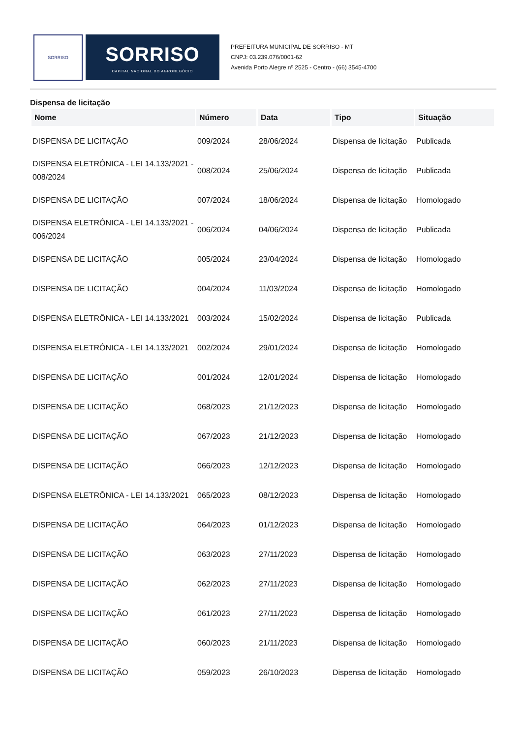SORRISO
SORRISO
CAPITAL NACIONAL DO AGRONEGÓCIO
PREFEITURA MUNICIPAL DE SORRISO - MT
CNPJ: 03.239.076/0001-62
Avenida Porto Alegre nº 2525 - Centro - (66) 3545-4700
Dispensa de licitação
| Nome | Número | Data | Tipo | Situação |
| --- | --- | --- | --- | --- |
| DISPENSA DE LICITAÇÃO | 009/2024 | 28/06/2024 | Dispensa de licitação | Publicada |
| DISPENSA ELETRÔNICA - LEI 14.133/2021 - 008/2024 | 008/2024 | 25/06/2024 | Dispensa de licitação | Publicada |
| DISPENSA DE LICITAÇÃO | 007/2024 | 18/06/2024 | Dispensa de licitação | Homologado |
| DISPENSA ELETRÔNICA - LEI 14.133/2021 - 006/2024 | 006/2024 | 04/06/2024 | Dispensa de licitação | Publicada |
| DISPENSA DE LICITAÇÃO | 005/2024 | 23/04/2024 | Dispensa de licitação | Homologado |
| DISPENSA DE LICITAÇÃO | 004/2024 | 11/03/2024 | Dispensa de licitação | Homologado |
| DISPENSA ELETRÔNICA - LEI 14.133/2021 | 003/2024 | 15/02/2024 | Dispensa de licitação | Publicada |
| DISPENSA ELETRÔNICA - LEI 14.133/2021 | 002/2024 | 29/01/2024 | Dispensa de licitação | Homologado |
| DISPENSA DE LICITAÇÃO | 001/2024 | 12/01/2024 | Dispensa de licitação | Homologado |
| DISPENSA DE LICITAÇÃO | 068/2023 | 21/12/2023 | Dispensa de licitação | Homologado |
| DISPENSA DE LICITAÇÃO | 067/2023 | 21/12/2023 | Dispensa de licitação | Homologado |
| DISPENSA DE LICITAÇÃO | 066/2023 | 12/12/2023 | Dispensa de licitação | Homologado |
| DISPENSA ELETRÔNICA - LEI 14.133/2021 | 065/2023 | 08/12/2023 | Dispensa de licitação | Homologado |
| DISPENSA DE LICITAÇÃO | 064/2023 | 01/12/2023 | Dispensa de licitação | Homologado |
| DISPENSA DE LICITAÇÃO | 063/2023 | 27/11/2023 | Dispensa de licitação | Homologado |
| DISPENSA DE LICITAÇÃO | 062/2023 | 27/11/2023 | Dispensa de licitação | Homologado |
| DISPENSA DE LICITAÇÃO | 061/2023 | 27/11/2023 | Dispensa de licitação | Homologado |
| DISPENSA DE LICITAÇÃO | 060/2023 | 21/11/2023 | Dispensa de licitação | Homologado |
| DISPENSA DE LICITAÇÃO | 059/2023 | 26/10/2023 | Dispensa de licitação | Homologado |